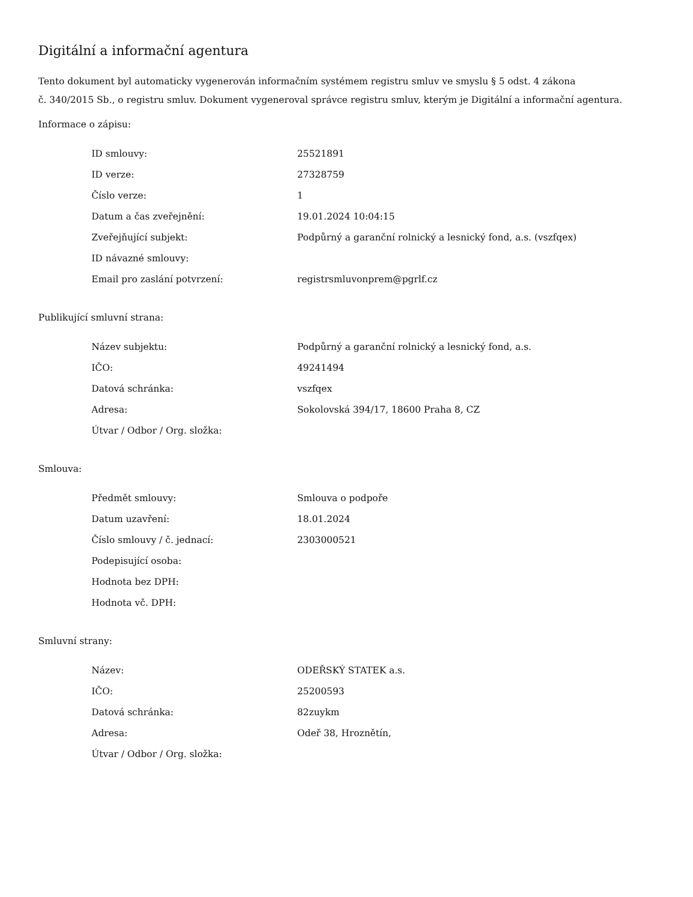Digitální a informační agentura
Tento dokument byl automaticky vygenerován informačním systémem registru smluv ve smyslu § 5 odst. 4 zákona
č. 340/2015 Sb., o registru smluv. Dokument vygeneroval správce registru smluv, kterým je Digitální a informační agentura.
Informace o zápisu:
| ID smlouvy: | 25521891 |
| ID verze: | 27328759 |
| Číslo verze: | 1 |
| Datum a čas zveřejnění: | 19.01.2024 10:04:15 |
| Zveřejňující subjekt: | Podpůrný a garanční rolnický a lesnický fond, a.s. (vszfqex) |
| ID návazné smlouvy: | |
| Email pro zaslání potvrzení: | registrsmluvonprem@pgrlf.cz |
Publikující smluvní strana:
| Název subjektu: | Podpůrný a garanční rolnický a lesnický fond, a.s. |
| IČO: | 49241494 |
| Datová schránka: | vszfqex |
| Adresa: | Sokolovská 394/17, 18600 Praha 8, CZ |
| Útvar / Odbor / Org. složka: | |
Smlouva:
| Předmět smlouvy: | Smlouva o podpoře |
| Datum uzavření: | 18.01.2024 |
| Číslo smlouvy / č. jednací: | 2303000521 |
| Podepisující osoba: | |
| Hodnota bez DPH: | |
| Hodnota vč. DPH: | |
Smluvní strany:
| Název: | ODEŘSKÝ STATEK a.s. |
| IČO: | 25200593 |
| Datová schránka: | 82zuykm |
| Adresa: | Odeř 38, Hroznětín, |
| Útvar / Odbor / Org. složka: | |